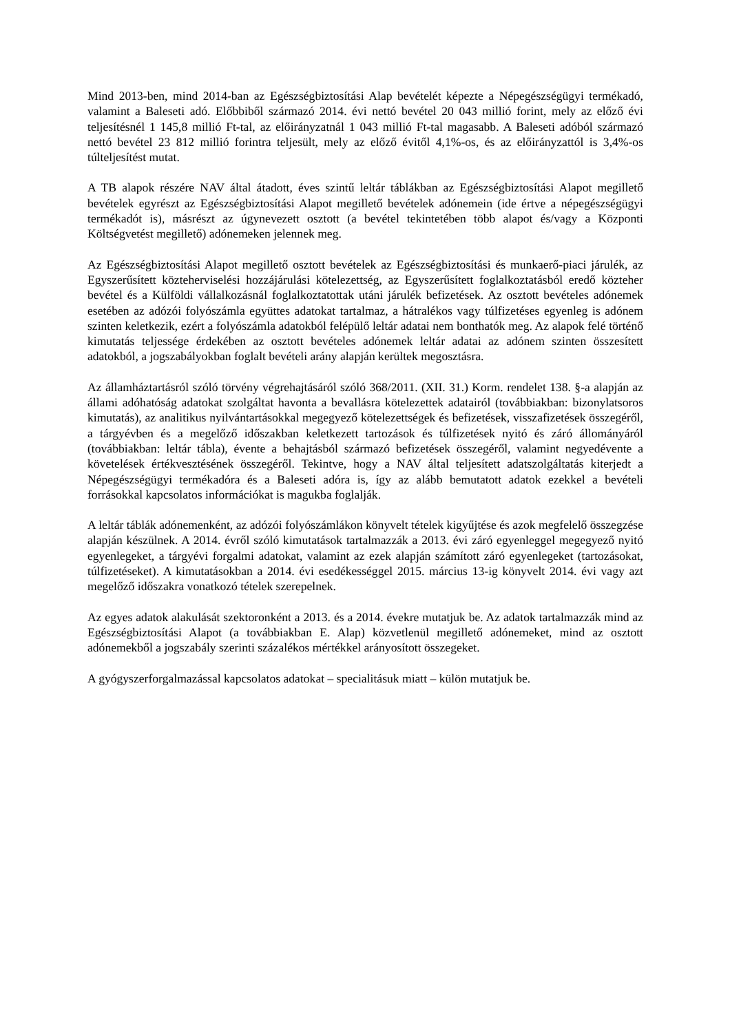Mind 2013-ben, mind 2014-ban az Egészségbiztosítási Alap bevételét képezte a Népegészségügyi termékadó, valamint a Baleseti adó. Előbbiből származó 2014. évi nettó bevétel 20 043 millió forint, mely az előző évi teljesítésnél 1 145,8 millió Ft-tal, az előirányzatnál 1 043 millió Ft-tal magasabb. A Baleseti adóból származó nettó bevétel 23 812 millió forintra teljesült, mely az előző évitől 4,1%-os, és az előirányzattól is 3,4%-os túlteljesítést mutat.
A TB alapok részére NAV által átadott, éves szintű leltár táblákban az Egészségbiztosítási Alapot megillető bevételek egyrészt az Egészségbiztosítási Alapot megillető bevételek adónemein (ide értve a népegészségügyi termékadót is), másrészt az úgynevezett osztott (a bevétel tekintetében több alapot és/vagy a Központi Költségvetést megillető) adónemeken jelennek meg.
Az Egészségbiztosítási Alapot megillető osztott bevételek az Egészségbiztosítási és munkaerő-piaci járulék, az Egyszerűsített közteherviselési hozzájárulási kötelezettség, az Egyszerűsített foglalkoztatásból eredő közteher bevétel és a Külföldi vállalkozásnál foglalkoztatottak utáni járulék befizetések. Az osztott bevételes adónemek esetében az adózói folyószámla együttes adatokat tartalmaz, a hátralékos vagy túlfizetéses egyenleg is adónem szinten keletkezik, ezért a folyószámla adatokból felépülő leltár adatai nem bonthatók meg. Az alapok felé történő kimutatás teljessége érdekében az osztott bevételes adónemek leltár adatai az adónem szinten összesített adatokból, a jogszabályokban foglalt bevételi arány alapján kerültek megosztásra.
Az államháztartásról szóló törvény végrehajtásáról szóló 368/2011. (XII. 31.) Korm. rendelet 138. §-a alapján az állami adóhatóság adatokat szolgáltat havonta a bevallásra kötelezettek adatairól (továbbiakban: bizonylatsoros kimutatás), az analitikus nyilvántartásokkal megegyező kötelezettségek és befizetések, visszafizetések összegéről, a tárgyévben és a megelőző időszakban keletkezett tartozások és túlfizetések nyitó és záró állományáról (továbbiakban: leltár tábla), évente a behajtásból származó befizetések összegéről, valamint negyedévente a követelések értékvesztésének összegéről. Tekintve, hogy a NAV által teljesített adatszolgáltatás kiterjedt a Népegészségügyi termékadóra és a Baleseti adóra is, így az alább bemutatott adatok ezekkel a bevételi forrásokkal kapcsolatos információkat is magukba foglalják.
A leltár táblák adónemenként, az adózói folyószámlákon könyvelt tételek kigyűjtése és azok megfelelő összegzése alapján készülnek. A 2014. évről szóló kimutatások tartalmazzák a 2013. évi záró egyenleggel megegyező nyitó egyenlegeket, a tárgyévi forgalmi adatokat, valamint az ezek alapján számított záró egyenlegeket (tartozásokat, túlfizetéseket). A kimutatásokban a 2014. évi esedékességgel 2015. március 13-ig könyvelt 2014. évi vagy azt megelőző időszakra vonatkozó tételek szerepelnek.
Az egyes adatok alakulását szektoronként a 2013. és a 2014. évekre mutatjuk be. Az adatok tartalmazzák mind az Egészségbiztosítási Alapot (a továbbiakban E. Alap) közvetlenül megillető adónemeket, mind az osztott adónemekből a jogszabály szerinti százalékos mértékkel arányosított összegeket.
A gyógyszerforgalmazással kapcsolatos adatokat – specialitásuk miatt – külön mutatjuk be.